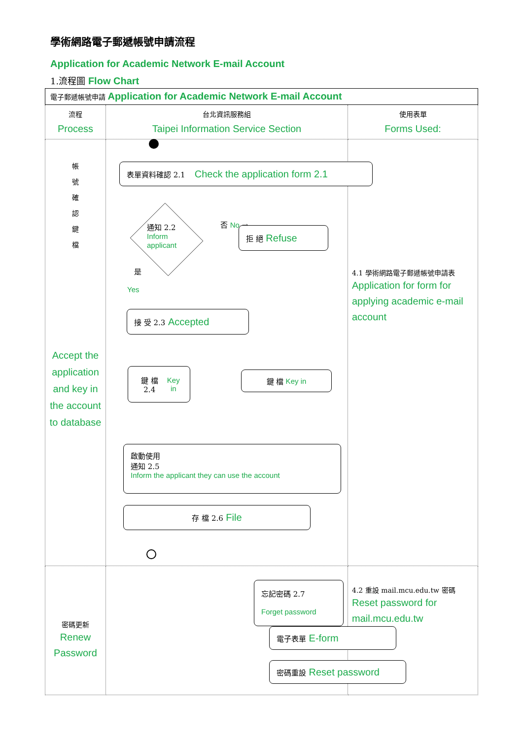學術網路電子郵遞帳號申請流程
Application for Academic Network E-mail Account
1.流程圖 Flow Chart
| 電子郵遞帳號申請 Application for Academic Network E-mail Account | | |
| 流程 Process | 台北資訊服務組 Taipei Information Service Section | 使用表單 Forms Used: |
| 帳 號 確 認 鍵 檔 Accept the application and key in the account to database | | 4.1 學術網路電子郵遞帳號申請表 Application for form for applying academic e-mail account |
| 密碼更新 Renew Password | | 4.2 重設 mail.mcu.edu.tw 密碼 Reset password for mail.mcu.edu.tw |
表單資料確認 2.1 Check the application form 2.1
通知 2.2
Inform
applicant
否 No →
拒 絕 Refuse
是
Yes
接 受 2.3 Accepted
鍵 檔 2.4
Key in
鍵 檔 Key in
啟動使用
通知 2.5
Inform the applicant they can use the account
存 檔 2.6 File
忘記密碼 2.7
Forget password
電子表單 E-form
密碼重設 Reset password